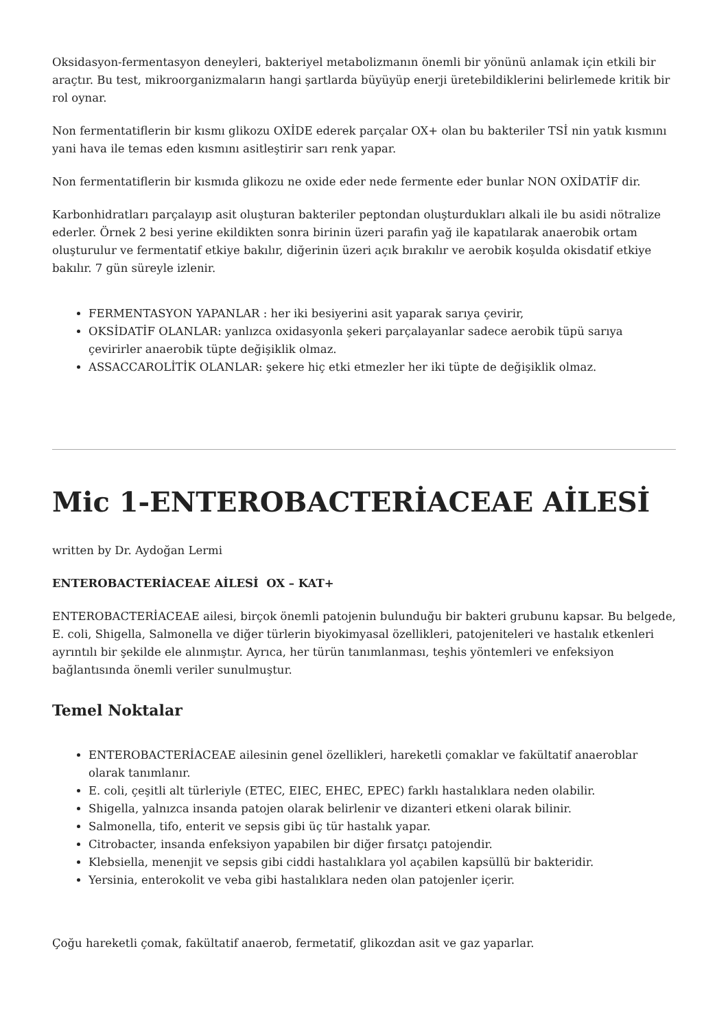Oksidasyon-fermentasyon deneyleri, bakteriyel metabolizmanın önemli bir yönünü anlamak için etkili bir araçtır. Bu test, mikroorganizmaların hangi şartlarda büyüyüp enerji üretebildiklerini belirlemede kritik bir rol oynar.
Non fermentatiflerin bir kısmı glikozu OXİDE ederek parçalar OX+ olan bu bakteriler TSİ nin yatık kısmını yani hava ile temas eden kısmını asitleştirir sarı renk yapar.
Non fermentatiflerin bir kısmıda glikozu ne oxide eder nede fermente eder bunlar NON OXİDATİF dir.
Karbonhidratları parçalayıp asit oluşturan bakteriler peptondan oluşturdukları alkali ile bu asidi nötralize ederler. Örnek 2 besi yerine ekildikten sonra birinin üzeri parafin yağ ile kapatılarak anaerobik ortam oluşturulur ve fermentatif etkiye bakılır, diğerinin üzeri açık bırakılır ve aerobik koşulda okisdatif etkiye bakılır. 7 gün süreyle izlenir.
FERMENTASYON YAPANLAR : her iki besiyerini asit yaparak sarıya çevirir,
OKSİDATİF OLANLAR: yanlızca oxidasyonla şekeri parçalayanlar sadece aerobik tüpü sarıya çevirirler anaerobik tüpte değişiklik olmaz.
ASSACCAROLİTİK OLANLAR: şekere hiç etki etmezler her iki tüpte de değişiklik olmaz.
Mic 1-ENTEROBACTERİACEAE AİLESİ
written by Dr. Aydoğan Lermi
ENTEROBACTERİACEAE AİLESİ OX – KAT+
ENTEROBACTERİACEAE ailesi, birçok önemli patojenin bulunduğu bir bakteri grubunu kapsar. Bu belgede, E. coli, Shigella, Salmonella ve diğer türlerin biyokimyasal özellikleri, patojeniteleri ve hastalık etkenleri ayrıntılı bir şekilde ele alınmıştır. Ayrıca, her türün tanımlanması, teşhis yöntemleri ve enfeksiyon bağlantısında önemli veriler sunulmuştur.
Temel Noktalar
ENTEROBACTERİACEAE ailesinin genel özellikleri, hareketli çomaklar ve fakültatif anaeroblar olarak tanımlanır.
E. coli, çeşitli alt türleriyle (ETEC, EIEC, EHEC, EPEC) farklı hastalıklara neden olabilir.
Shigella, yalnızca insanda patojen olarak belirlenir ve dizanteri etkeni olarak bilinir.
Salmonella, tifo, enterit ve sepsis gibi üç tür hastalık yapar.
Citrobacter, insanda enfeksiyon yapabilen bir diğer fırsatçı patojendir.
Klebsiella, menenjit ve sepsis gibi ciddi hastalıklara yol açabilen kapsüllü bir bakteridir.
Yersinia, enterokolit ve veba gibi hastalıklara neden olan patojenler içerir.
Çoğu hareketli çomak, fakültatif anaerob, fermetatif, glikozdan asit ve gaz yaparlar.